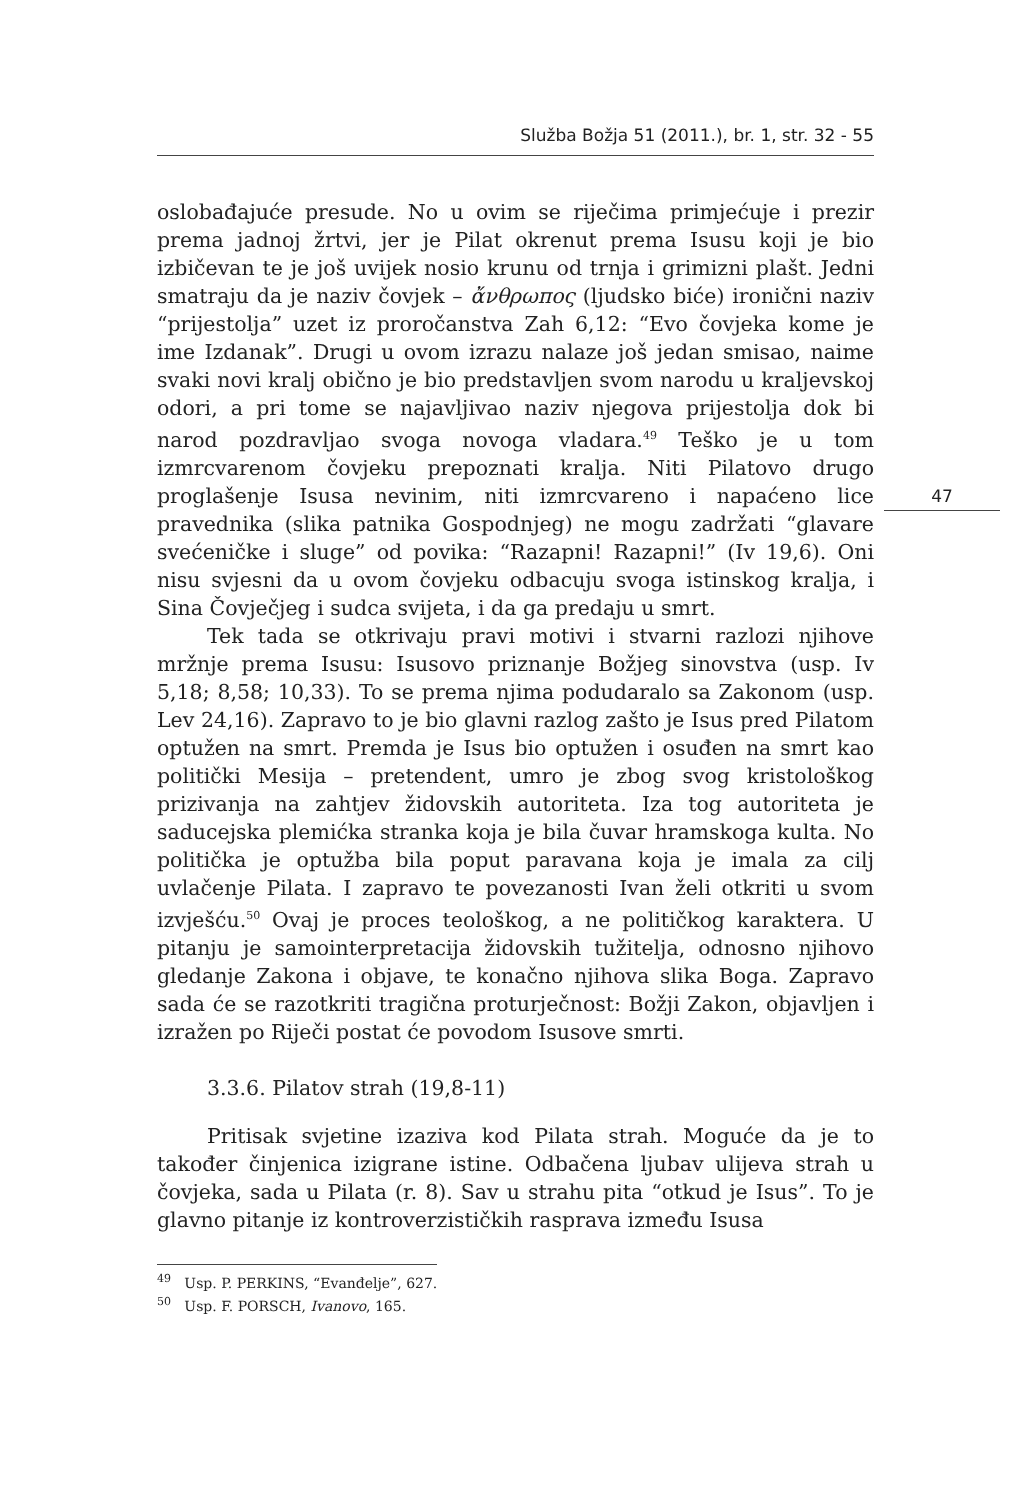Služba Božja 51 (2011.), br. 1, str. 32 - 55
47
oslobađajuće presude. No u ovim se riječima primjećuje i prezir prema jadnoj žrtvi, jer je Pilat okrenut prema Isusu koji je bio izbičevan te je još uvijek nosio krunu od trnja i grimizni plašt. Jedni smatraju da je naziv čovjek – ἄνθρωπος (ljudsko biće) ironični naziv “prijestolja” uzet iz proročanstva Zah 6,12: “Evo čovjeka kome je ime Izdanak”. Drugi u ovom izrazu nalaze još jedan smisao, naime svaki novi kralj obično je bio predstavljen svom narodu u kraljevskoj odori, a pri tome se najavljivao naziv njegova prijestolja dok bi narod pozdravljao svoga novoga vladara.<sup>49</sup> Teško je u tom izmrcvarenom čovjeku prepoznati kralja. Niti Pilatovo drugo proglašenje Isusa nevinim, niti izmrcvareno i napaćeno lice pravednika (slika patnika Gospodnjeg) ne mogu zadržati “glavare svećeničke i sluge” od povika: “Razapni! Razapni!” (Iv 19,6). Oni nisu svjesni da u ovom čovjeku odbacuju svoga istinskog kralja, i Sina Čovječjeg i sudca svijeta, i da ga predaju u smrt.
Tek tada se otkrivaju pravi motivi i stvarni razlozi njihove mržnje prema Isusu: Isusovo priznanje Božjeg sinovstva (usp. Iv 5,18; 8,58; 10,33). To se prema njima podudaralo sa Zakonom (usp. Lev 24,16). Zapravo to je bio glavni razlog zašto je Isus pred Pilatom optužen na smrt. Premda je Isus bio optužen i osuđen na smrt kao politički Mesija – pretendent, umro je zbog svog kristološkog prizivanja na zahtjev židovskih autoriteta. Iza tog autoriteta je saducejska plemićka stranka koja je bila čuvar hramskoga kulta. No politička je optužba bila poput paravana koja je imala za cilj uvlačenje Pilata. I zapravo te povezanosti Ivan želi otkriti u svom izvješću.<sup>50</sup> Ovaj je proces teološkog, a ne političkog karaktera. U pitanju je samointerpretacija židovskih tužitelja, odnosno njihovo gledanje Zakona i objave, te konačno njihova slika Boga. Zapravo sada će se razotkriti tragična proturječnost: Božji Zakon, objavljen i izražen po Riječi postat će povodom Isusove smrti.
3.3.6. Pilatov strah (19,8-11)
Pritisak svjetine izaziva kod Pilata strah. Moguće da je to također činjenica izigrane istine. Odbačena ljubav ulijeva strah u čovjeka, sada u Pilata (r. 8). Sav u strahu pita “otkud je Isus”. To je glavno pitanje iz kontroverzističkih rasprava između Isusa
<sup>49</sup> Usp. P. PERKINS, “Evanđelje”, 627.
<sup>50</sup> Usp. F. PORSCH, Ivanovo, 165.